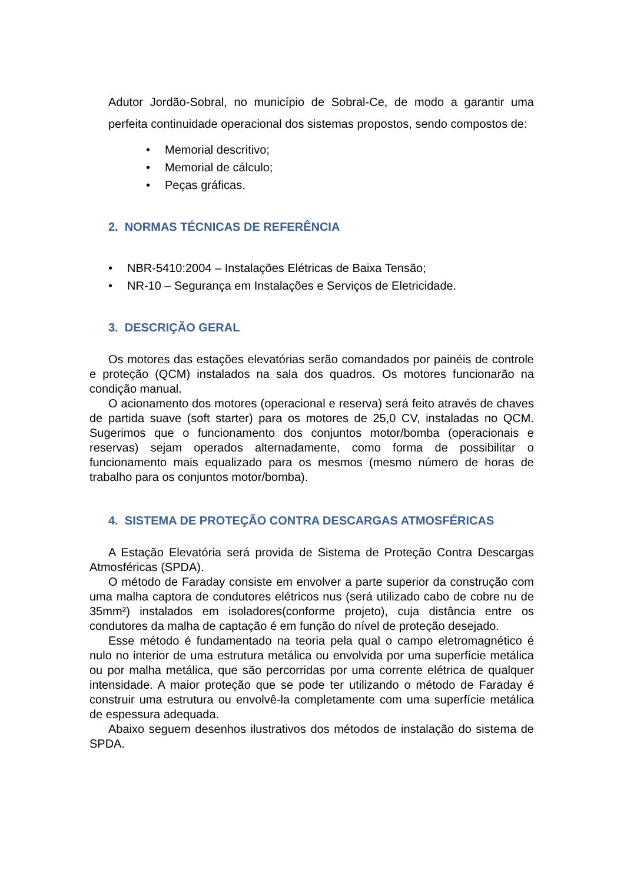Adutor Jordão-Sobral, no município de Sobral-Ce, de modo a garantir uma perfeita continuidade operacional dos sistemas propostos, sendo compostos de:
• Memorial descritivo;
• Memorial de cálculo;
• Peças gráficas.
2. NORMAS TÉCNICAS DE REFERÊNCIA
• NBR-5410:2004 – Instalações Elétricas de Baixa Tensão;
• NR-10 – Segurança em Instalações e Serviços de Eletricidade.
3. DESCRIÇÃO GERAL
Os motores das estações elevatórias serão comandados por painéis de controle e proteção (QCM) instalados na sala dos quadros. Os motores funcionarão na condição manual.
O acionamento dos motores (operacional e reserva) será feito através de chaves de partida suave (soft starter) para os motores de 25,0 CV, instaladas no QCM. Sugerimos que o funcionamento dos conjuntos motor/bomba (operacionais e reservas) sejam operados alternadamente, como forma de possibilitar o funcionamento mais equalizado para os mesmos (mesmo número de horas de trabalho para os conjuntos motor/bomba).
4. SISTEMA DE PROTEÇÃO CONTRA DESCARGAS ATMOSFÉRICAS
A Estação Elevatória será provida de Sistema de Proteção Contra Descargas Atmosféricas (SPDA).
O método de Faraday consiste em envolver a parte superior da construção com uma malha captora de condutores elétricos nus (será utilizado cabo de cobre nu de 35mm²) instalados em isoladores(conforme projeto), cuja distância entre os condutores da malha de captação é em função do nível de proteção desejado.
Esse método é fundamentado na teoria pela qual o campo eletromagnético é nulo no interior de uma estrutura metálica ou envolvida por uma superfície metálica ou por malha metálica, que são percorridas por uma corrente elétrica de qualquer intensidade. A maior proteção que se pode ter utilizando o método de Faraday é construir uma estrutura ou envolvê-la completamente com uma superfície metálica de espessura adequada.
Abaixo seguem desenhos ilustrativos dos métodos de instalação do sistema de SPDA.